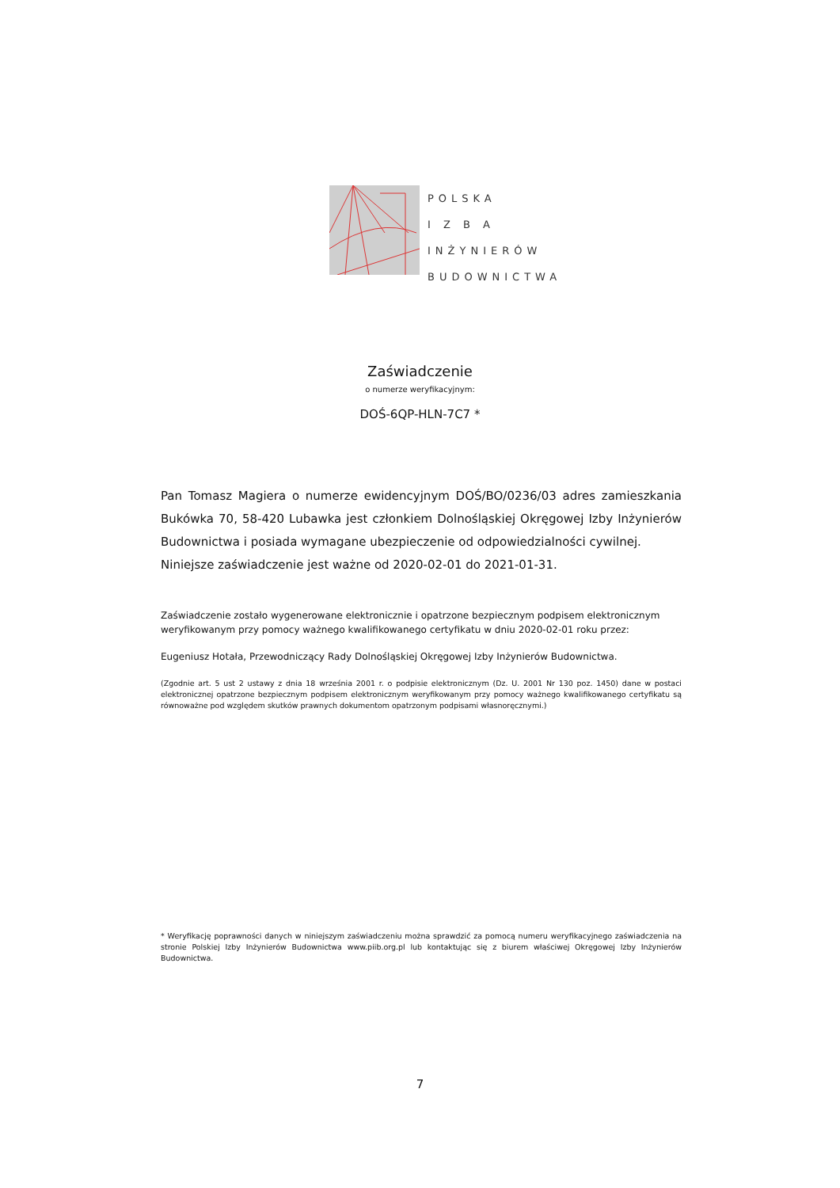POLSKA
I Z B A
INŻYNIERÓW
BUDOWNICTWA
Zaświadczenie
o numerze weryfikacyjnym:
DOŚ-6QP-HLN-7C7 *
Pan Tomasz Magiera o numerze ewidencyjnym DOŚ/BO/0236/03 adres zamieszkania Bukówka 70, 58-420 Lubawka jest członkiem Dolnośląskiej Okręgowej Izby Inżynierów Budownictwa i posiada wymagane ubezpieczenie od odpowiedzialności cywilnej.
Niniejsze zaświadczenie jest ważne od 2020-02-01 do 2021-01-31.
Zaświadczenie zostało wygenerowane elektronicznie i opatrzone bezpiecznym podpisem elektronicznym weryfikowanym przy pomocy ważnego kwalifikowanego certyfikatu w dniu 2020-02-01 roku przez:
Eugeniusz Hotała, Przewodniczący Rady Dolnośląskiej Okręgowej Izby Inżynierów Budownictwa.
(Zgodnie art. 5 ust 2 ustawy z dnia 18 września 2001 r. o podpisie elektronicznym (Dz. U. 2001 Nr 130 poz. 1450) dane w postaci elektronicznej opatrzone bezpiecznym podpisem elektronicznym weryfikowanym przy pomocy ważnego kwalifikowanego certyfikatu są równoważne pod względem skutków prawnych dokumentom opatrzonym podpisami własnoręcznymi.)
* Weryfikację poprawności danych w niniejszym zaświadczeniu można sprawdzić za pomocą numeru weryfikacyjnego zaświadczenia na stronie Polskiej Izby Inżynierów Budownictwa www.piib.org.pl lub kontaktując się z biurem właściwej Okręgowej Izby Inżynierów Budownictwa.
7